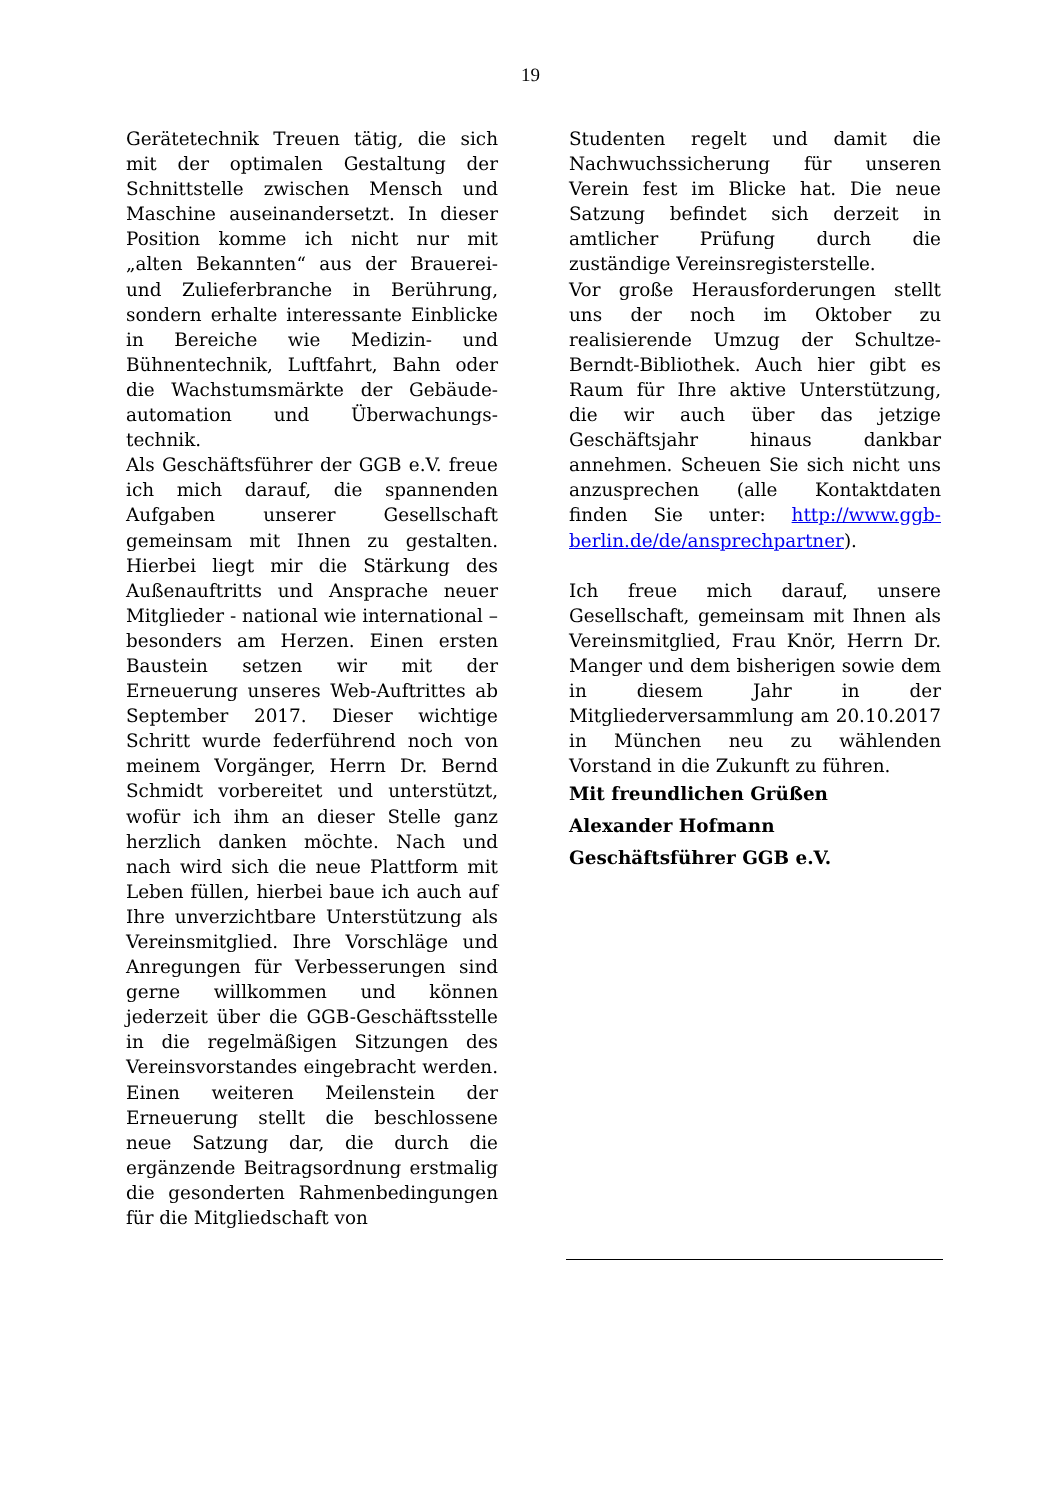19
Gerätetechnik Treuen tätig, die sich mit der optimalen Gestaltung der Schnittstelle zwischen Mensch und Maschine auseinandersetzt. In dieser Position komme ich nicht nur mit „alten Bekannten“ aus der Brauerei- und Zulieferbranche in Berührung, sondern erhalte interessante Einblicke in Bereiche wie Medizin- und Bühnentechnik, Luftfahrt, Bahn oder die Wachstumsmärkte der Gebäude-automation und Überwachungs-technik.
Als Geschäftsführer der GGB e.V. freue ich mich darauf, die spannenden Aufgaben unserer Gesellschaft gemeinsam mit Ihnen zu gestalten. Hierbei liegt mir die Stärkung des Außenauftritts und Ansprache neuer Mitglieder - national wie international – besonders am Herzen. Einen ersten Baustein setzen wir mit der Erneuerung unseres Web-Auftrittes ab September 2017. Dieser wichtige Schritt wurde federführend noch von meinem Vorgänger, Herrn Dr. Bernd Schmidt vorbereitet und unterstützt, wofür ich ihm an dieser Stelle ganz herzlich danken möchte. Nach und nach wird sich die neue Plattform mit Leben füllen, hierbei baue ich auch auf Ihre unverzichtbare Unterstützung als Vereinsmitglied. Ihre Vorschläge und Anregungen für Verbesserungen sind gerne willkommen und können jederzeit über die GGB-Geschäftsstelle in die regelmäßigen Sitzungen des Vereinsvorstandes eingebracht werden. Einen weiteren Meilenstein der Erneuerung stellt die beschlossene neue Satzung dar, die durch die ergänzende Beitragsordnung erstmalig die gesonderten Rahmenbedingungen für die Mitgliedschaft von
Studenten regelt und damit die Nachwuchssicherung für unseren Verein fest im Blicke hat. Die neue Satzung befindet sich derzeit in amtlicher Prüfung durch die zuständige Vereinsregisterstelle.
Vor große Herausforderungen stellt uns der noch im Oktober zu realisierende Umzug der Schultze-Berndt-Bibliothek. Auch hier gibt es Raum für Ihre aktive Unterstützung, die wir auch über das jetzige Geschäftsjahr hinaus dankbar annehmen. Scheuen Sie sich nicht uns anzusprechen (alle Kontaktdaten finden Sie unter: http://www.ggb-berlin.de/de/ansprechpartner).
Ich freue mich darauf, unsere Gesellschaft, gemeinsam mit Ihnen als Vereinsmitglied, Frau Knör, Herrn Dr. Manger und dem bisherigen sowie dem in diesem Jahr in der Mitgliederversammlung am 20.10.2017 in München neu zu wählenden Vorstand in die Zukunft zu führen.
Mit freundlichen Grüßen
Alexander Hofmann
Geschäftsführer GGB e.V.